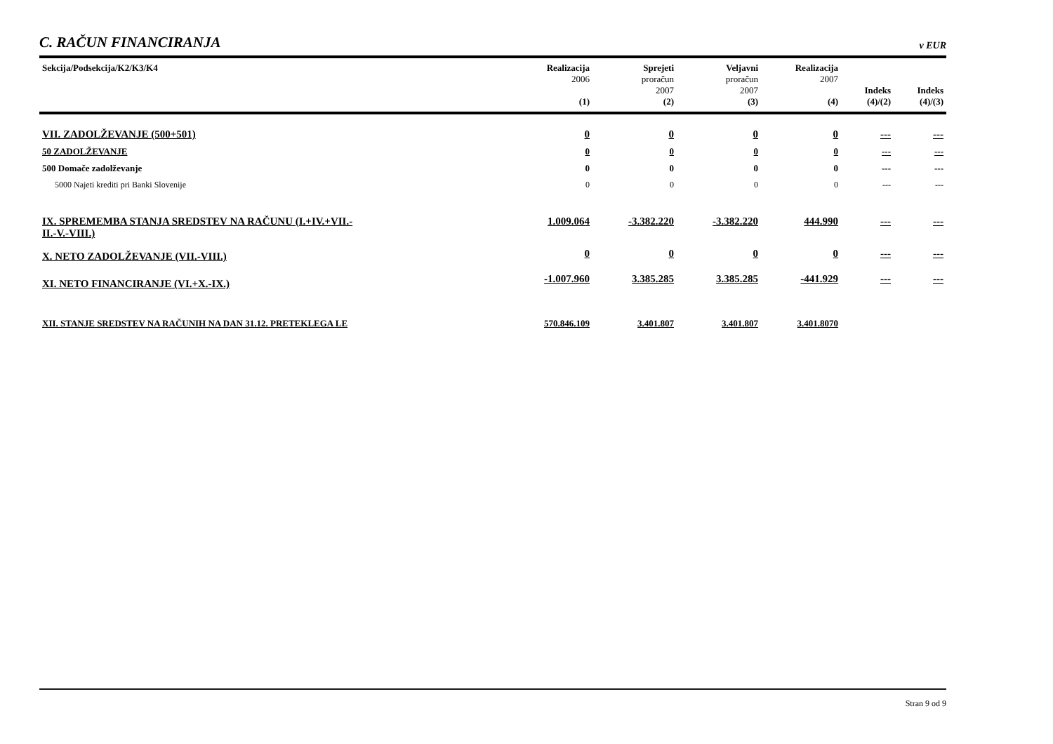C. RAČUN FINANCIRANJA
v EUR
| Sekcija/Podsekcija/K2/K3/K4 | Realizacija 2006 (1) | Sprejeti proračun 2007 (2) | Veljavni proračun 2007 (3) | Realizacija 2007 (4) | Indeks (4)/(2) | Indeks (4)/(3) |
| --- | --- | --- | --- | --- | --- | --- |
| VII. ZADOLŽEVANJE (500+501) | 0 | 0 | 0 | 0 | --- | --- |
| 50 ZADOLŽEVANJE | 0 | 0 | 0 | 0 | --- | --- |
| 500 Domače zadolževanje | 0 | 0 | 0 | 0 | --- | --- |
| 5000 Najeti krediti pri Banki Slovenije | 0 | 0 | 0 | 0 | --- | --- |
| IX. SPREMEMBA STANJA SREDSTEV NA RAČUNU (I.+IV.+VII.- II.-V.-VIII.) | 1.009.064 | -3.382.220 | -3.382.220 | 444.990 | --- | --- |
| X. NETO ZADOLŽEVANJE (VII.-VIII.) | 0 | 0 | 0 | 0 | --- | --- |
| XI. NETO FINANCIRANJE (VI.+X.-IX.) | -1.007.960 | 3.385.285 | 3.385.285 | -441.929 | --- | --- |
| XII. STANJE SREDSTEV NA RAČUNIH NA DAN 31.12. PRETEKLEGA LE | 570.846.109 | 3.401.807 | 3.401.807 | 3.401.8070 | | |
Stran 9 od 9